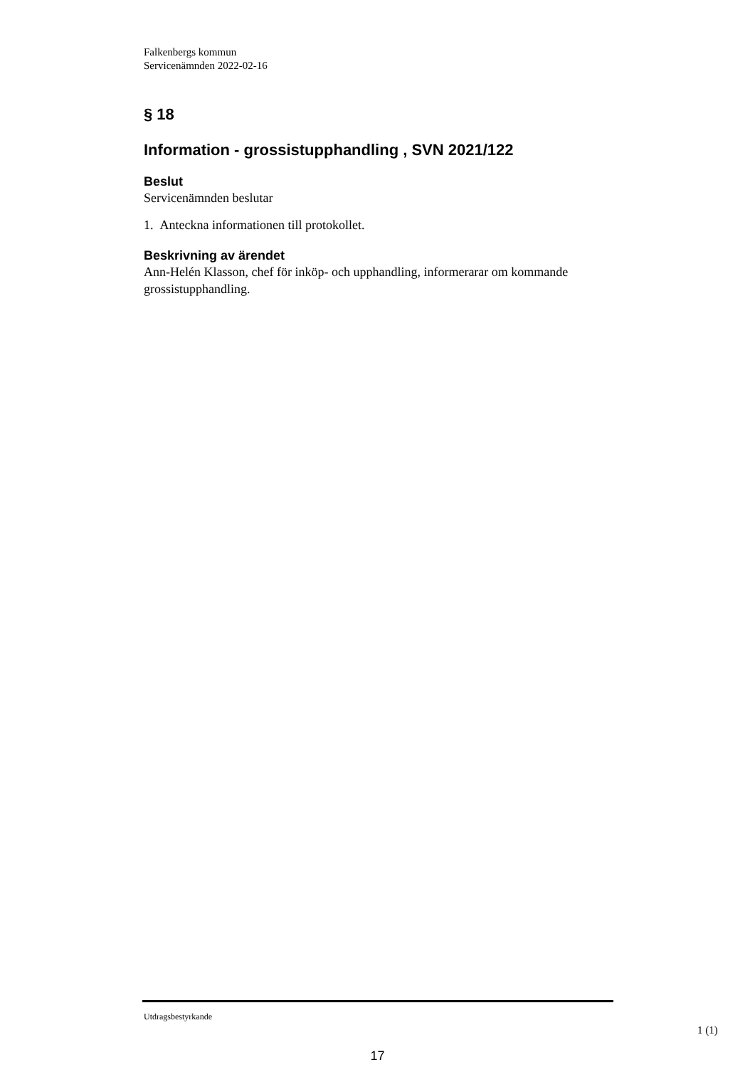Falkenbergs kommun
Servicenämnden 2022-02-16
§ 18
Information - grossistupphandling , SVN 2021/122
Beslut
Servicenämnden beslutar
1. Anteckna informationen till protokollet.
Beskrivning av ärendet
Ann-Helén Klasson, chef för inköp- och upphandling, informerarar om kommande grossistupphandling.
Utdragsbestyrkande
1 (1)
17